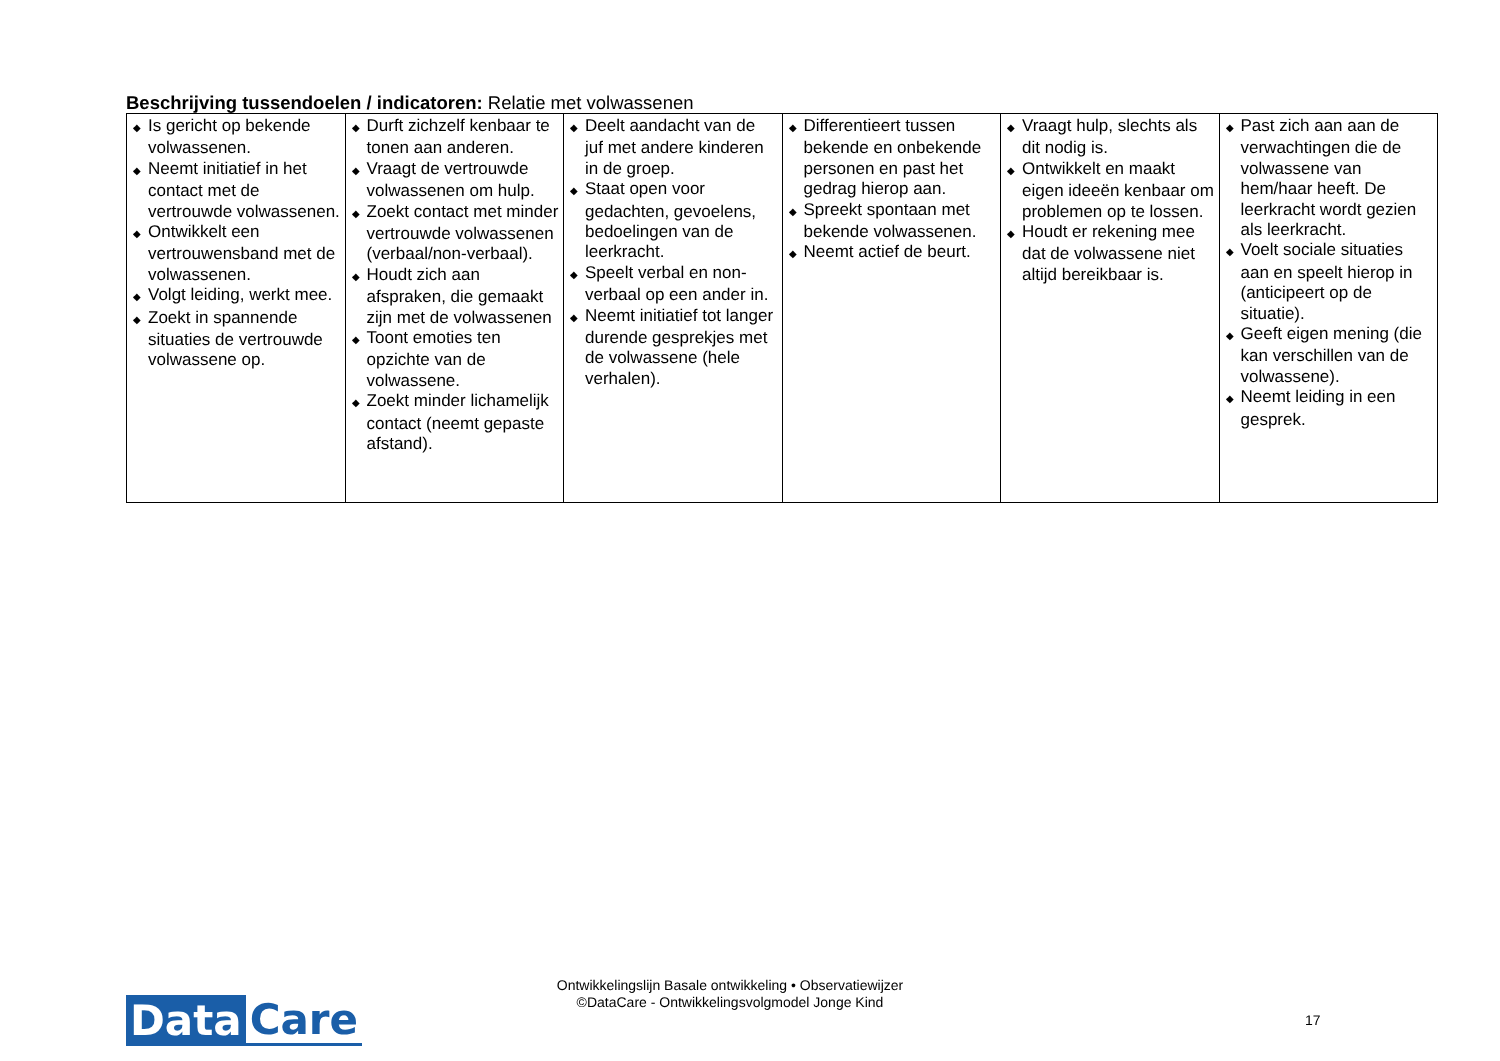Beschrijving tussendoelen / indicatoren: Relatie met volwassenen
| ◆ Is gericht op bekende volwassenen. ◆ Neemt initiatief in het contact met de vertrouwde volwassenen. ◆ Ontwikkelt een vertrouwensband met de volwassenen. ◆ Volgt leiding, werkt mee. ◆ Zoekt in spannende situaties de vertrouwde volwassene op. | ◆ Durft zichzelf kenbaar te tonen aan anderen. ◆ Vraagt de vertrouwde volwassenen om hulp. ◆ Zoekt contact met minder vertrouwde volwassenen (verbaal/non-verbaal). ◆ Houdt zich aan afspraken, die gemaakt zijn met de volwassenen ◆ Toont emoties ten opzichte van de volwassene. ◆ Zoekt minder lichamelijk contact (neemt gepaste afstand). | ◆ Deelt aandacht van de juf met andere kinderen in de groep. ◆ Staat open voor gedachten, gevoelens, bedoelingen van de leerkracht. ◆ Speelt verbal en non-verbaal op een ander in. ◆ Neemt initiatief tot langer durende gesprekjes met de volwassene (hele verhalen). | ◆ Differentieert tussen bekende en onbekende personen en past het gedrag hierop aan. ◆ Spreekt spontaan met bekende volwassenen. ◆ Neemt actief de beurt. | ◆ Vraagt hulp, slechts als dit nodig is. ◆ Ontwikkelt en maakt eigen ideeën kenbaar om problemen op te lossen. ◆ Houdt er rekening mee dat de volwassene niet altijd bereikbaar is. | ◆ Past zich aan aan de verwachtingen die de volwassene van hem/haar heeft. De leerkracht wordt gezien als leerkracht. ◆ Voelt sociale situaties aan en speelt hierop in (anticipeert op de situatie). ◆ Geeft eigen mening (die kan verschillen van de volwassene). ◆ Neemt leiding in een gesprek. |
Data Care
Ontwikkelingslijn Basale ontwikkeling • Observatiewijzer
©DataCare - Ontwikkelingsvolgmodel Jonge Kind
17